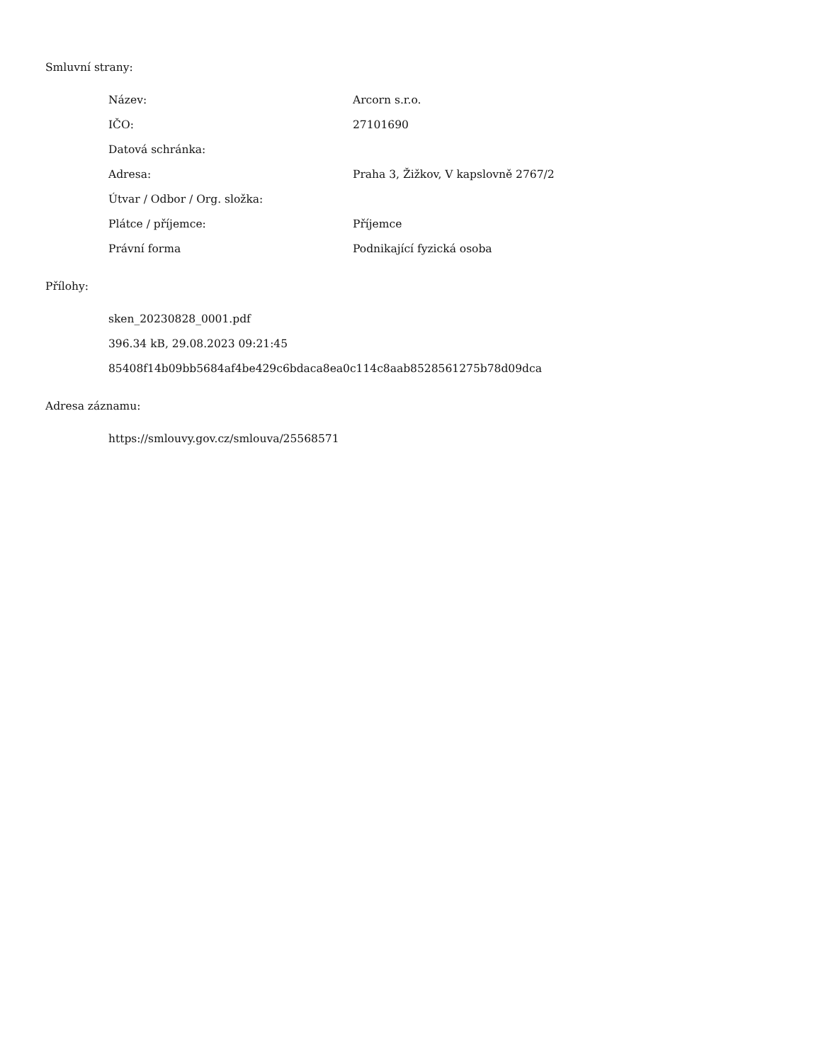Smluvní strany:
| Název: | Arcorn s.r.o. |
| IČO: | 27101690 |
| Datová schránka: | |
| Adresa: | Praha 3, Žižkov, V kapslovně 2767/2 |
| Útvar / Odbor / Org. složka: | |
| Plátce / příjemce: | Příjemce |
| Právní forma | Podnikající fyzická osoba |
Přílohy:
| sken_20230828_0001.pdf |
| 396.34 kB, 29.08.2023 09:21:45 |
| 85408f14b09bb5684af4be429c6bdaca8ea0c114c8aab8528561275b78d09dca |
Adresa záznamu:
| https://smlouvy.gov.cz/smlouva/25568571 |